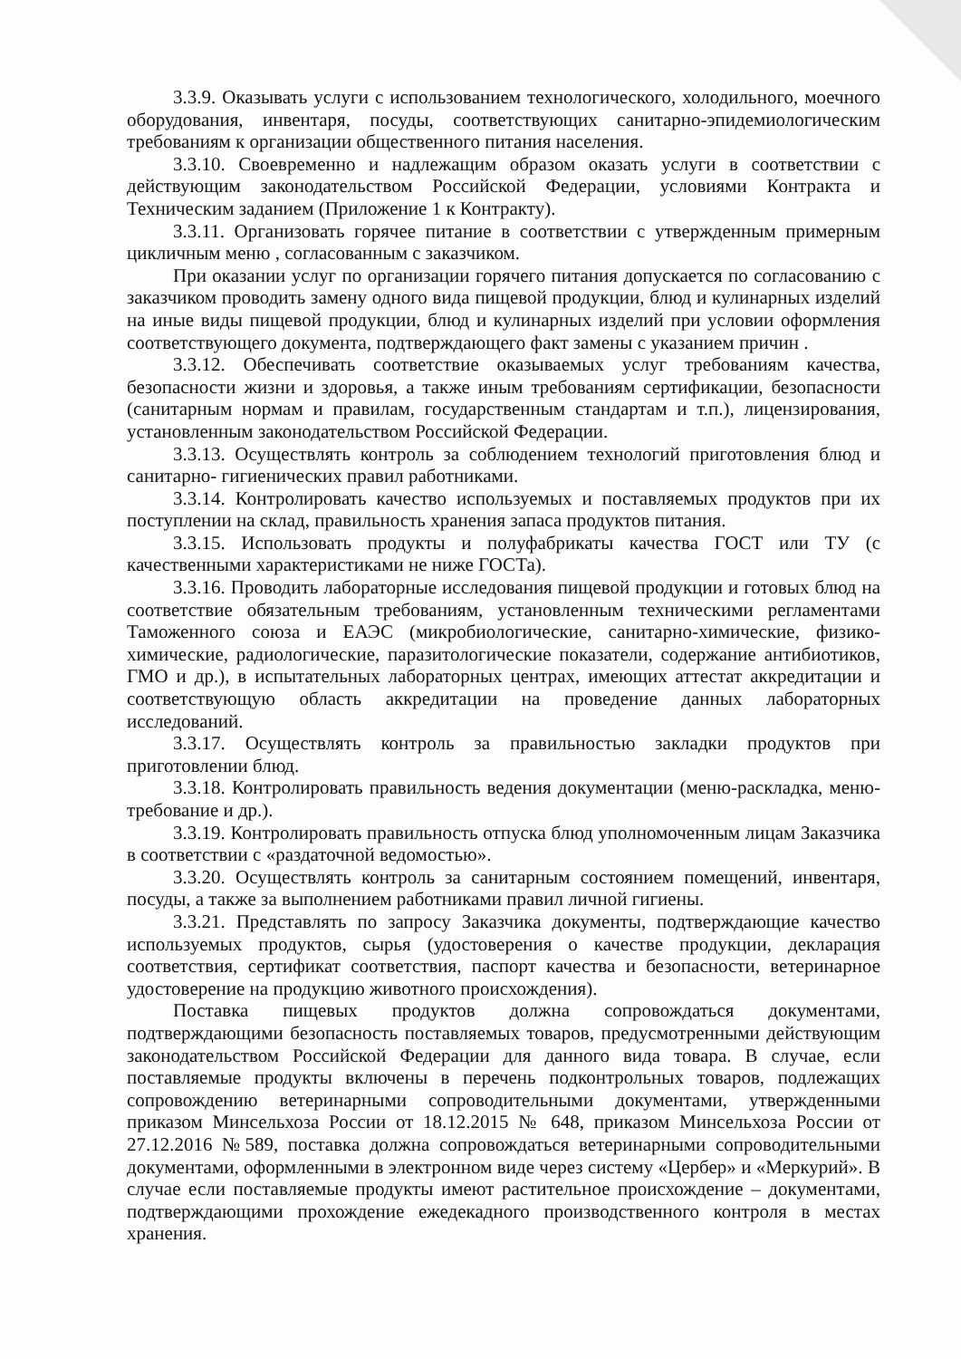3.3.9. Оказывать услуги с использованием технологического, холодильного, моечного оборудования, инвентаря, посуды, соответствующих санитарно-эпидемиологическим требованиям к организации общественного питания населения.
3.3.10. Своевременно и надлежащим образом оказать услуги в соответствии с действующим законодательством Российской Федерации, условиями Контракта и Техническим заданием (Приложение 1 к Контракту).
3.3.11. Организовать горячее питание в соответствии с утвержденным примерным цикличным меню , согласованным с заказчиком.
При оказании услуг по организации горячего питания допускается по согласованию с заказчиком проводить замену одного вида пищевой продукции, блюд и кулинарных изделий на иные виды пищевой продукции, блюд и кулинарных изделий при условии оформления соответствующего документа, подтверждающего факт замены с указанием причин .
3.3.12. Обеспечивать соответствие оказываемых услуг требованиям качества, безопасности жизни и здоровья, а также иным требованиям сертификации, безопасности (санитарным нормам и правилам, государственным стандартам и т.п.), лицензирования, установленным законодательством Российской Федерации.
3.3.13. Осуществлять контроль за соблюдением технологий приготовления блюд и санитарно- гигиенических правил работниками.
3.3.14. Контролировать качество используемых и поставляемых продуктов при их поступлении на склад, правильность хранения запаса продуктов питания.
3.3.15. Использовать продукты и полуфабрикаты качества ГОСТ или ТУ (с качественными характеристиками не ниже ГОСТа).
3.3.16. Проводить лабораторные исследования пищевой продукции и готовых блюд на соответствие обязательным требованиям, установленным техническими регламентами Таможенного союза и ЕАЭС (микробиологические, санитарно-химические, физико-химические, радиологические, паразитологические показатели, содержание антибиотиков, ГМО и др.), в испытательных лабораторных центрах, имеющих аттестат аккредитации и соответствующую область аккредитации на проведение данных лабораторных исследований.
3.3.17. Осуществлять контроль за правильностью закладки продуктов при приготовлении блюд.
3.3.18. Контролировать правильность ведения документации (меню-раскладка, меню-требование и др.).
3.3.19. Контролировать правильность отпуска блюд уполномоченным лицам Заказчика в соответствии с «раздаточной ведомостью».
3.3.20. Осуществлять контроль за санитарным состоянием помещений, инвентаря, посуды, а также за выполнением работниками правил личной гигиены.
3.3.21. Представлять по запросу Заказчика документы, подтверждающие качество используемых продуктов, сырья (удостоверения о качестве продукции, декларация соответствия, сертификат соответствия, паспорт качества и безопасности, ветеринарное удостоверение на продукцию животного происхождения).
Поставка пищевых продуктов должна сопровождаться документами, подтверждающими безопасность поставляемых товаров, предусмотренными действующим законодательством Российской Федерации для данного вида товара. В случае, если поставляемые продукты включены в перечень подконтрольных товаров, подлежащих сопровождению ветеринарными сопроводительными документами, утвержденными приказом Минсельхоза России от 18.12.2015 № 648, приказом Минсельхоза России от 27.12.2016 №589, поставка должна сопровождаться ветеринарными сопроводительными документами, оформленными в электронном виде через систему «Цербер» и «Меркурий». В случае если поставляемые продукты имеют растительное происхождение – документами, подтверждающими прохождение ежедекадного производственного контроля в местах хранения.